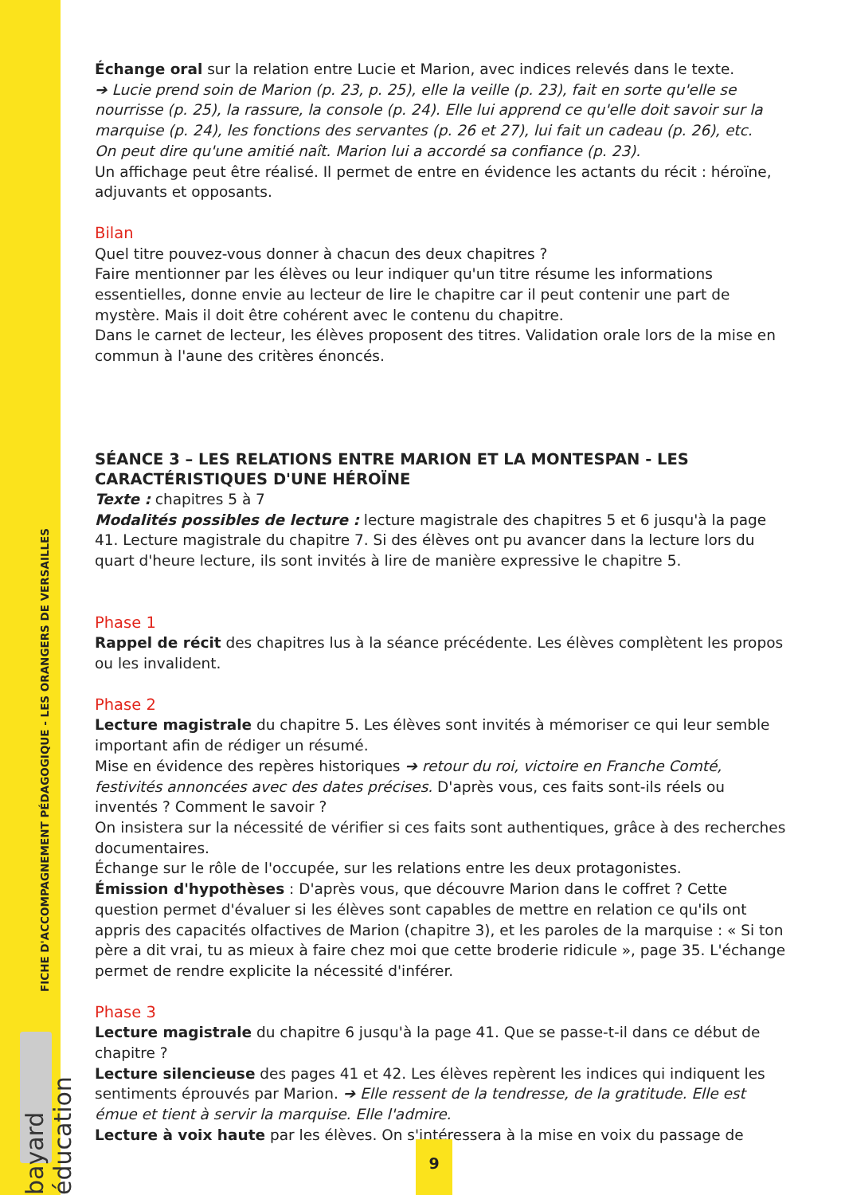FICHE D'ACCOMPAGNEMENT PÉDAGOGIQUE - LES ORANGERS DE VERSAILLES
bayard éducation
Échange oral sur la relation entre Lucie et Marion, avec indices relevés dans le texte.
➔ Lucie prend soin de Marion (p. 23, p. 25), elle la veille (p. 23), fait en sorte qu'elle se nourrisse (p. 25), la rassure, la console (p. 24). Elle lui apprend ce qu'elle doit savoir sur la marquise (p. 24), les fonctions des servantes (p. 26 et 27), lui fait un cadeau (p. 26), etc.
On peut dire qu'une amitié naît. Marion lui a accordé sa confiance (p. 23).
Un affichage peut être réalisé. Il permet de entre en évidence les actants du récit : héroïne, adjuvants et opposants.
Bilan
Quel titre pouvez-vous donner à chacun des deux chapitres ?
Faire mentionner par les élèves ou leur indiquer qu'un titre résume les informations essentielles, donne envie au lecteur de lire le chapitre car il peut contenir une part de mystère. Mais il doit être cohérent avec le contenu du chapitre.
Dans le carnet de lecteur, les élèves proposent des titres. Validation orale lors de la mise en commun à l'aune des critères énoncés.
SÉANCE 3 – LES RELATIONS ENTRE MARION ET LA MONTESPAN - LES CARACTÉRISTIQUES D'UNE HÉROÏNE
Texte : chapitres 5 à 7
Modalités possibles de lecture : lecture magistrale des chapitres 5 et 6 jusqu'à la page 41. Lecture magistrale du chapitre 7. Si des élèves ont pu avancer dans la lecture lors du quart d'heure lecture, ils sont invités à lire de manière expressive le chapitre 5.
Phase 1
Rappel de récit des chapitres lus à la séance précédente. Les élèves complètent les propos ou les invalident.
Phase 2
Lecture magistrale du chapitre 5. Les élèves sont invités à mémoriser ce qui leur semble important afin de rédiger un résumé.
Mise en évidence des repères historiques ➔ retour du roi, victoire en Franche Comté, festivités annoncées avec des dates précises. D'après vous, ces faits sont-ils réels ou inventés ? Comment le savoir ?
On insistera sur la nécessité de vérifier si ces faits sont authentiques, grâce à des recherches documentaires.
Échange sur le rôle de l'occupée, sur les relations entre les deux protagonistes.
Émission d'hypothèses : D'après vous, que découvre Marion dans le coffret ? Cette question permet d'évaluer si les élèves sont capables de mettre en relation ce qu'ils ont appris des capacités olfactives de Marion (chapitre 3), et les paroles de la marquise : « Si ton père a dit vrai, tu as mieux à faire chez moi que cette broderie ridicule », page 35. L'échange permet de rendre explicite la nécessité d'inférer.
Phase 3
Lecture magistrale du chapitre 6 jusqu'à la page 41. Que se passe-t-il dans ce début de chapitre ?
Lecture silencieuse des pages 41 et 42. Les élèves repèrent les indices qui indiquent les sentiments éprouvés par Marion. ➔ Elle ressent de la tendresse, de la gratitude. Elle est émue et tient à servir la marquise. Elle l'admire.
Lecture à voix haute par les élèves. On s'intéressera à la mise en voix du passage de
9